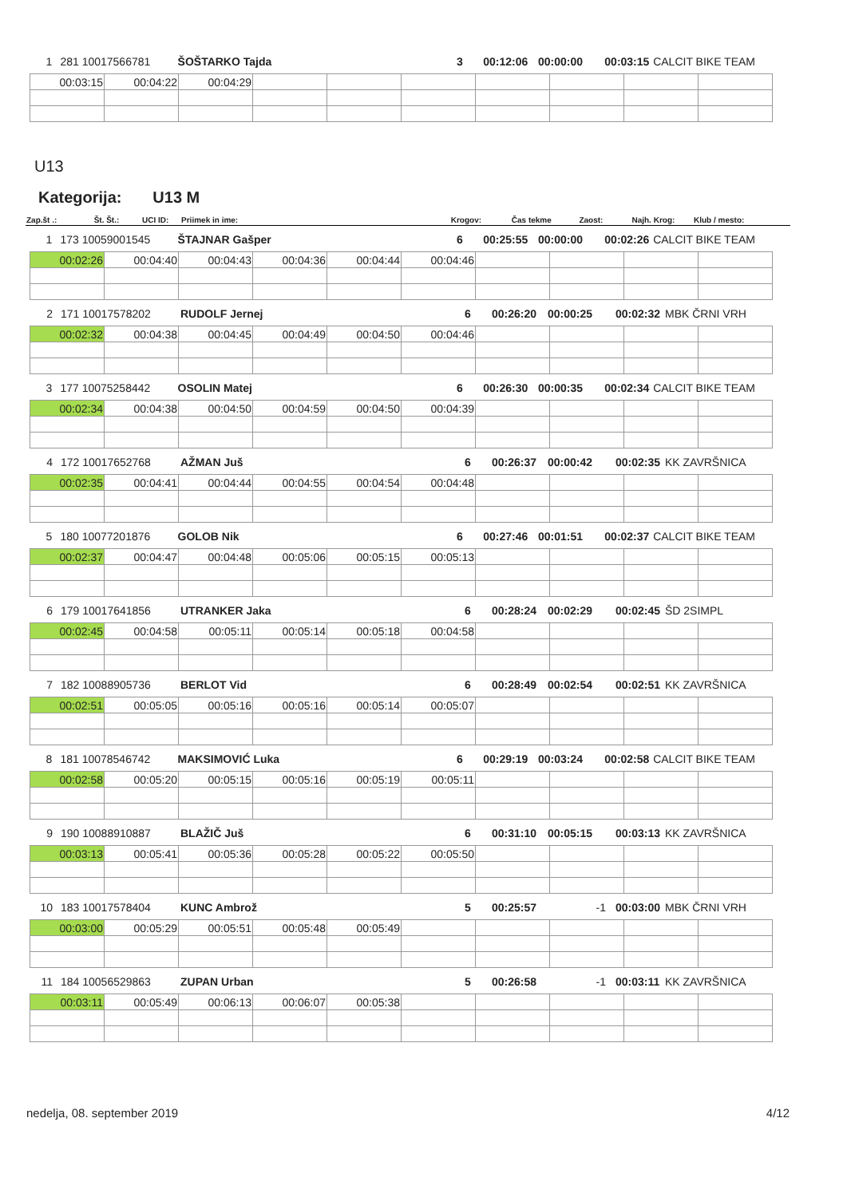1 281 10017566781 ŠOŠTARKO Tajda 3 00:12:06 00:00:00 00:03:15 CALCIT BIKE TEAM
| 00:03:15 | 00:04:22 | 00:04:29 | | | | | | | |
U13
Kategorija: U13 M
| Zap.št .: | Št. Št.: | UCI ID: | Priimek in ime: | Krogov: | Čas tekme | Zaost: | Najh. Krog: | Klub / mesto: |
| --- | --- | --- | --- | --- | --- | --- | --- | --- |
1 173 10059001545 ŠTAJNAR Gašper 6 00:25:55 00:00:00 00:02:26 CALCIT BIKE TEAM
| 00:02:26 | 00:04:40 | 00:04:43 | 00:04:36 | 00:04:44 | 00:04:46 | | | | |
2 171 10017578202 RUDOLF Jernej 6 00:26:20 00:00:25 00:02:32 MBK ČRNI VRH
| 00:02:32 | 00:04:38 | 00:04:45 | 00:04:49 | 00:04:50 | 00:04:46 | | | | |
3 177 10075258442 OSOLIN Matej 6 00:26:30 00:00:35 00:02:34 CALCIT BIKE TEAM
| 00:02:34 | 00:04:38 | 00:04:50 | 00:04:59 | 00:04:50 | 00:04:39 | | | | |
4 172 10017652768 AŽMAN Juš 6 00:26:37 00:00:42 00:02:35 KK ZAVRŠNICA
| 00:02:35 | 00:04:41 | 00:04:44 | 00:04:55 | 00:04:54 | 00:04:48 | | | | |
5 180 10077201876 GOLOB Nik 6 00:27:46 00:01:51 00:02:37 CALCIT BIKE TEAM
| 00:02:37 | 00:04:47 | 00:04:48 | 00:05:06 | 00:05:15 | 00:05:13 | | | | |
6 179 10017641856 UTRANKER Jaka 6 00:28:24 00:02:29 00:02:45 ŠD 2SIMPL
| 00:02:45 | 00:04:58 | 00:05:11 | 00:05:14 | 00:05:18 | 00:04:58 | | | | |
7 182 10088905736 BERLOT Vid 6 00:28:49 00:02:54 00:02:51 KK ZAVRŠNICA
| 00:02:51 | 00:05:05 | 00:05:16 | 00:05:16 | 00:05:14 | 00:05:07 | | | | |
8 181 10078546742 MAKSIMOVIĆ Luka 6 00:29:19 00:03:24 00:02:58 CALCIT BIKE TEAM
| 00:02:58 | 00:05:20 | 00:05:15 | 00:05:16 | 00:05:19 | 00:05:11 | | | | |
9 190 10088910887 BLAŽIČ Juš 6 00:31:10 00:05:15 00:03:13 KK ZAVRŠNICA
| 00:03:13 | 00:05:41 | 00:05:36 | 00:05:28 | 00:05:22 | 00:05:50 | | | | |
10 183 10017578404 KUNC Ambrož 5 00:25:57 -1 00:03:00 MBK ČRNI VRH
| 00:03:00 | 00:05:29 | 00:05:51 | 00:05:48 | 00:05:49 | | | | | |
11 184 10056529863 ZUPAN Urban 5 00:26:58 -1 00:03:11 KK ZAVRŠNICA
| 00:03:11 | 00:05:49 | 00:06:13 | 00:06:07 | 00:05:38 | | | | | |
nedelja, 08. september 2019 4/12